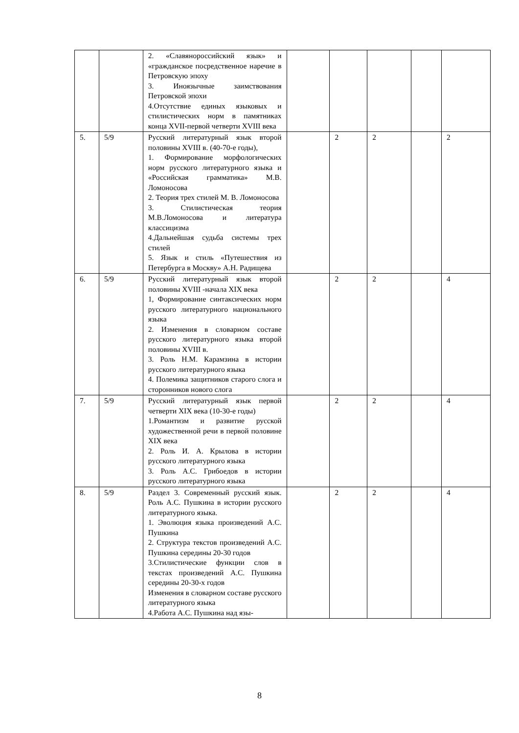| | | 2. «Славянороссийский язык» и «гражданское посредственное наречие в Петровскую эпоху 3. Иноязычные заимствования Петровской эпохи 4.Отсутствие единых языковых и стилистических норм в памятниках конца XVII-первой четверти XVIII века | | | | | |
| 5. | 5/9 | Русский литературный язык второй половины XVIII в. (40-70-е годы), 1. Формирование морфологических норм русского литературного языка и «Российская грамматика» М.В. Ломоносова 2. Теория трех стилей М. В. Ломоносова 3. Стилистическая теория М.В.Ломоносова и литература классицизма 4.Дальнейшая судьба системы трех стилей 5. Язык и стиль «Путешествия из Петербурга в Москву» А.Н. Радищева | | 2 | 2 | | 2 |
| 6. | 5/9 | Русский литературный язык второй половины XVIII -начала XIX века 1, Формирование синтаксических норм русского литературного национального языка 2. Изменения в словарном составе русского литературного языка второй половины XVIII в. 3. Роль Н.М. Карамзина в истории русского литературного языка 4. Полемика защитников старого слога и сторонников нового слога | | 2 | 2 | | 4 |
| 7. | 5/9 | Русский литературный язык первой четверти XIX века (10-30-е годы) 1.Романтизм и развитие русской художественной речи в первой половине XIX века 2. Роль И. А. Крылова в истории русского литературного языка 3. Роль А.С. Грибоедов в истории русского литературного языка | | 2 | 2 | | 4 |
| 8. | 5/9 | Раздел 3. Современный русский язык. Роль А.С. Пушкина в истории русского литературного языка. 1. Эволюция языка произведений А.С. Пушкина 2. Структура текстов произведений А.С. Пушкина середины 20-30 годов 3.Стилистические функции слов в текстах произведений А.С. Пушкина середины 20-30-х годов Изменения в словарном составе русского литературного языка 4.Работа А.С. Пушкина над язы- | | 2 | 2 | | 4 |
8